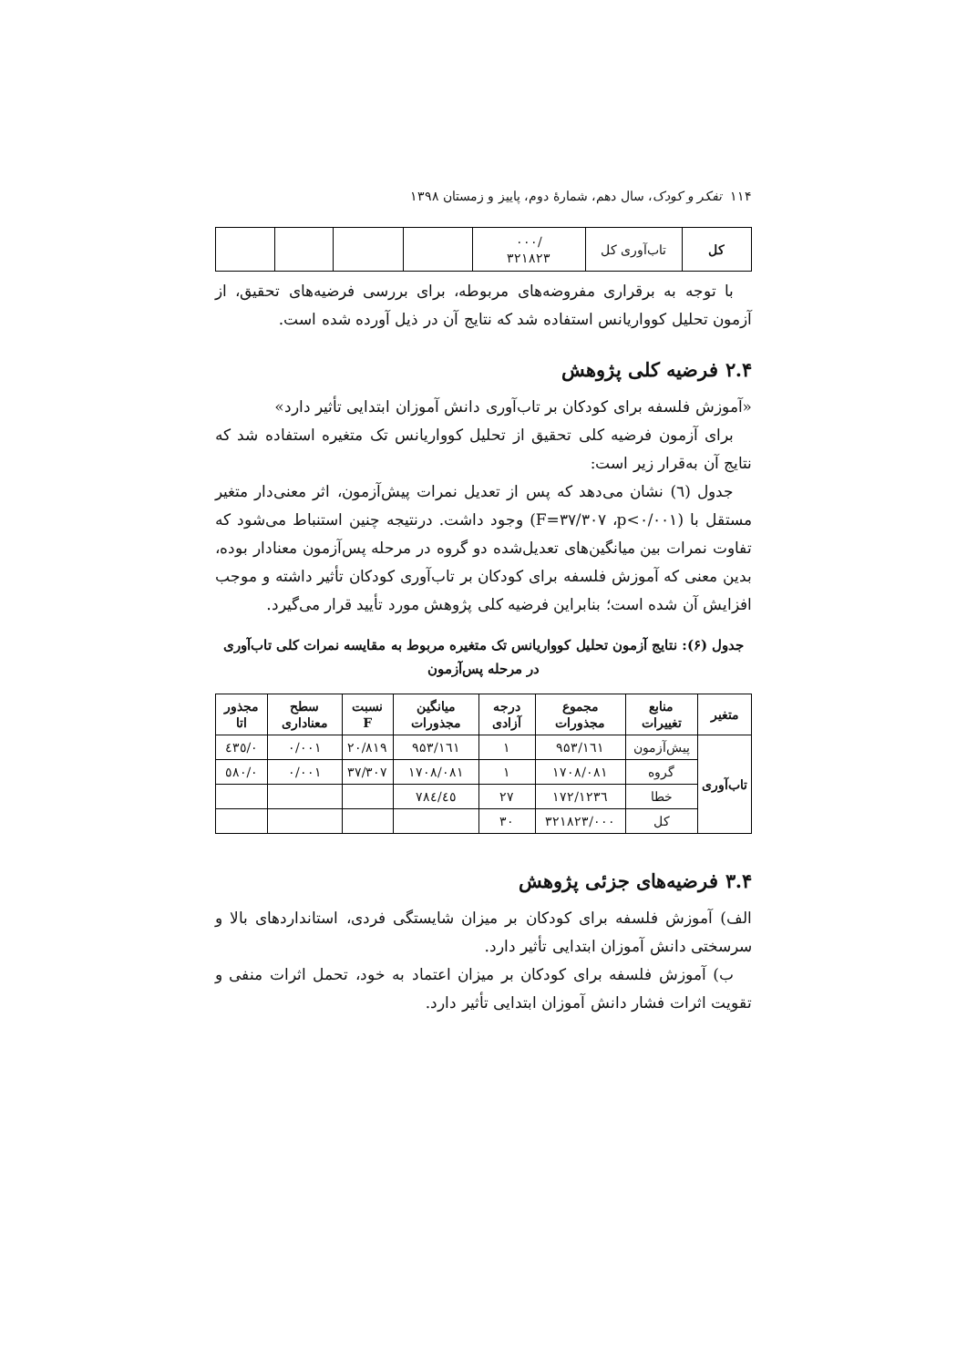۱۱۴ تفکر و کودک، سال دهم، شمارهٔ دوم، پاییز و زمستان ۱۳۹۸
| کل | تاب‌آوری کل | /۰۰۰ ۳۲۱۸۲۳ | | | | |
با توجه به برقراری مفروضه‌های مربوطه، برای بررسی فرضیه‌های تحقیق، از آزمون تحلیل کوواریانس استفاده شد که نتایج آن در ذیل آورده شده است.
۲.۴ فرضیه کلی پژوهش
«آموزش فلسفه برای کودکان بر تاب‌آوری دانش آموزان ابتدایی تأثیر دارد»
برای آزمون فرضیه کلی تحقیق از تحلیل کوواریانس تک متغیره استفاده شد که نتایج آن به‌قرار زیر است:
جدول (٦) نشان می‌دهد که پس از تعدیل نمرات پیش‌آزمون، اثر معنی‌دار متغیر مستقل با (F=۳۷/۳۰۷ ،p<۰/۰۰۱) وجود داشت. درنتیجه چنین استنباط می‌شود که تفاوت نمرات بین میانگین‌های تعدیل‌شده دو گروه در مرحله پس‌آزمون معنادار بوده، بدین معنی که آموزش فلسفه برای کودکان بر تاب‌آوری کودکان تأثیر داشته و موجب افزایش آن شده است؛ بنابراین فرضیه کلی پژوهش مورد تأیید قرار می‌گیرد.
جدول (۶): نتایج آزمون تحلیل کوواریانس تک متغیره مربوط به مقایسه نمرات کلی تاب‌آوری در مرحله پس‌آزمون
| متغیر | منابع تغییرات | مجموع مجذورات | درجه آزادی | میانگین مجذورات | نسبت F | سطح معناداری | مجذور اتا |
| --- | --- | --- | --- | --- | --- | --- | --- |
| تاب‌آوری | پیش‌آزمون | ۹۵۳/۱٦۱ | ۱ | ۹۵۳/۱٦۱ | ۲۰/۸۱۹ | ۰/۰۰۱ | ۰/٤۳٥ |
| | گروه | ۱۷۰۸/۰۸۱ | ۱ | ۱۷۰۸/۰۸۱ | ۳۷/۳۰۷ | ۰/۰۰۱ | ۰/٥۸۰ |
| | خطا | ۱۲۳٦/۱۷۲ | ۲۷ | ٤٥/۷۸٤ | | | |
| | کل | ۳۲۱۸۲۳/۰۰۰ | ۳۰ | | | | |
۳.۴ فرضیه‌های جزئی پژوهش
الف) آموزش فلسفه برای کودکان بر میزان شایستگی فردی، استانداردهای بالا و سرسختی دانش آموزان ابتدایی تأثیر دارد.
ب) آموزش فلسفه برای کودکان بر میزان اعتماد به خود، تحمل اثرات منفی و تقویت اثرات فشار دانش آموزان ابتدایی تأثیر دارد.